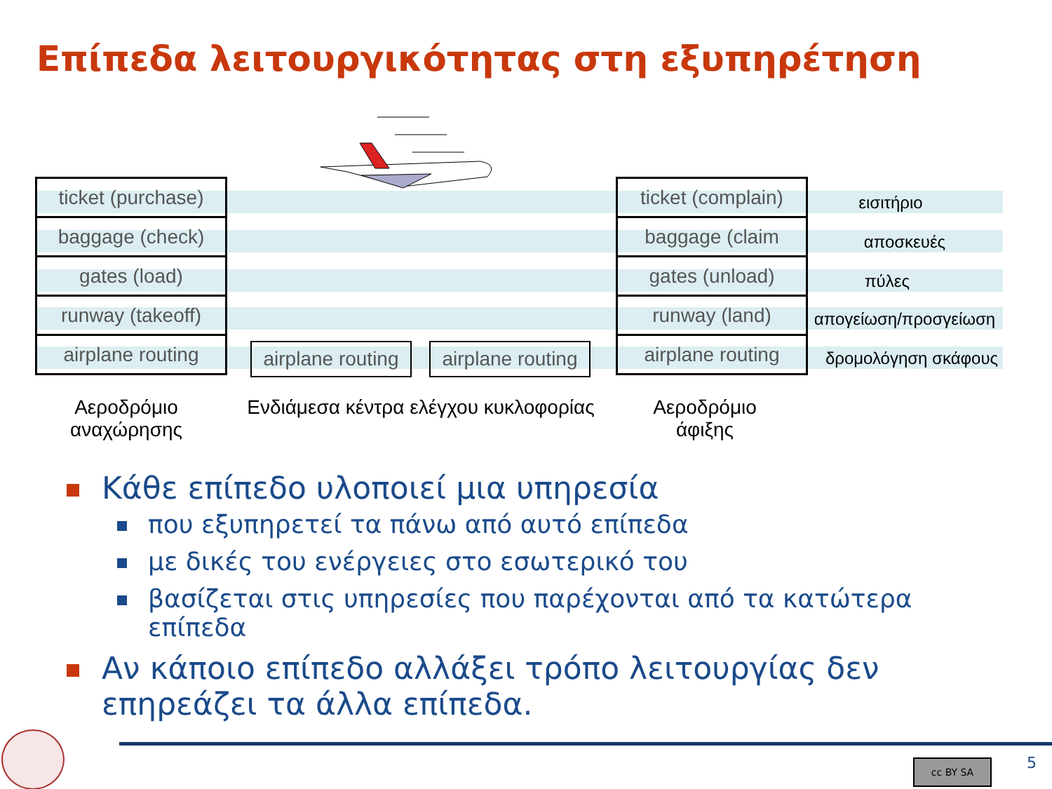Επίπεδα λειτουργικότητας στη εξυπηρέτηση
ticket (purchase)
baggage (check)
gates (load)
runway (takeoff)
airplane routing
ticket (complain)
baggage (claim
gates (unload)
runway (land)
airplane routing
airplane routing
airplane routing
εισιτήριο
αποσκευές
πύλες
απογείωση/προσγείωση
δρομολόγηση σκάφους
Αεροδρόμιο
αναχώρησης
Ενδιάμεσα κέντρα ελέγχου κυκλοφορίας
Αεροδρόμιο
άφιξης
Κάθε επίπεδο υλοποιεί μια υπηρεσία
που εξυπηρετεί τα πάνω από αυτό επίπεδα
με δικές του ενέργειες στο εσωτερικό του
βασίζεται στις υπηρεσίες που παρέχονται από τα κατώτερα επίπεδα
Αν κάποιο επίπεδο αλλάξει τρόπο λειτουργίας δεν επηρεάζει τα άλλα επίπεδα.
cc BY SA 5